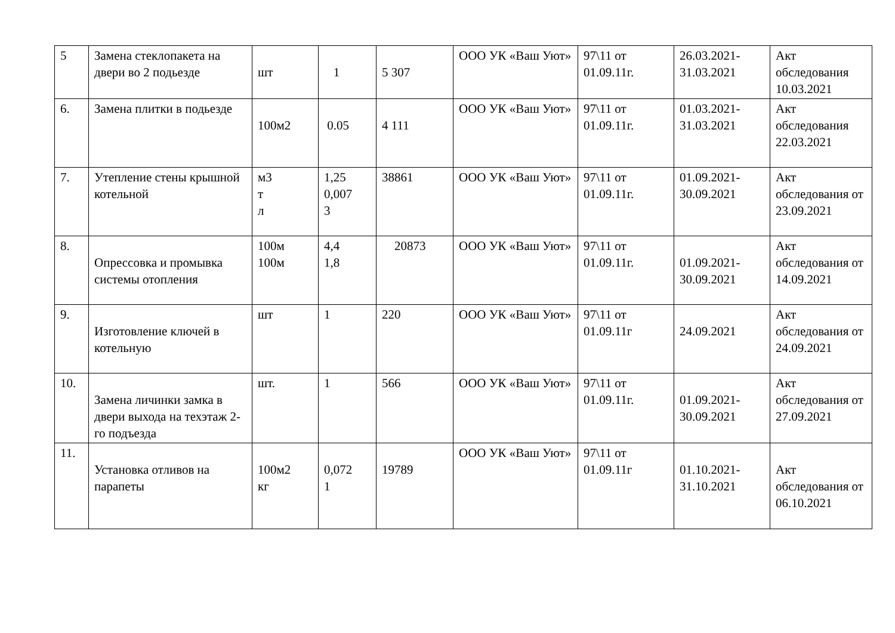| 5 | Замена стеклопакета на двери во 2 подьезде | шт | 1 | 5 307 | ООО УК «Ваш Уют» | 97\11 от 01.09.11г. | 26.03.2021-31.03.2021 | Акт обследования 10.03.2021 |
| 6. | Замена плитки в подьезде | 100м2 | 0.05 | 4 111 | ООО УК «Ваш Уют» | 97\11 от 01.09.11г. | 01.03.2021-31.03.2021 | Акт обследования 22.03.2021 |
| 7. | Утепление стены крышной котельной | м3 т л | 1,25 0,007 3 | 38861 | ООО УК «Ваш Уют» | 97\11 от 01.09.11г. | 01.09.2021-30.09.2021 | Акт обследования от 23.09.2021 |
| 8. | Опрессовка и промывка системы отопления | 100м 100м | 4,4 1,8 | 20873 | ООО УК «Ваш Уют» | 97\11 от 01.09.11г. | 01.09.2021-30.09.2021 | Акт обследования от 14.09.2021 |
| 9. | Изготовление ключей в котельную | шт | 1 | 220 | ООО УК «Ваш Уют» | 97\11 от 01.09.11г | 24.09.2021 | Акт обследования от 24.09.2021 |
| 10. | Замена личинки замка в двери выхода на техэтаж 2-го подъезда | шт. | 1 | 566 | ООО УК «Ваш Уют» | 97\11 от 01.09.11г. | 01.09.2021-30.09.2021 | Акт обследования от 27.09.2021 |
| 11. | Установка отливов на парапеты | 100м2 кг | 0,072 1 | 19789 | ООО УК «Ваш Уют» | 97\11 от 01.09.11г | 01.10.2021-31.10.2021 | Акт обследования от 06.10.2021 |